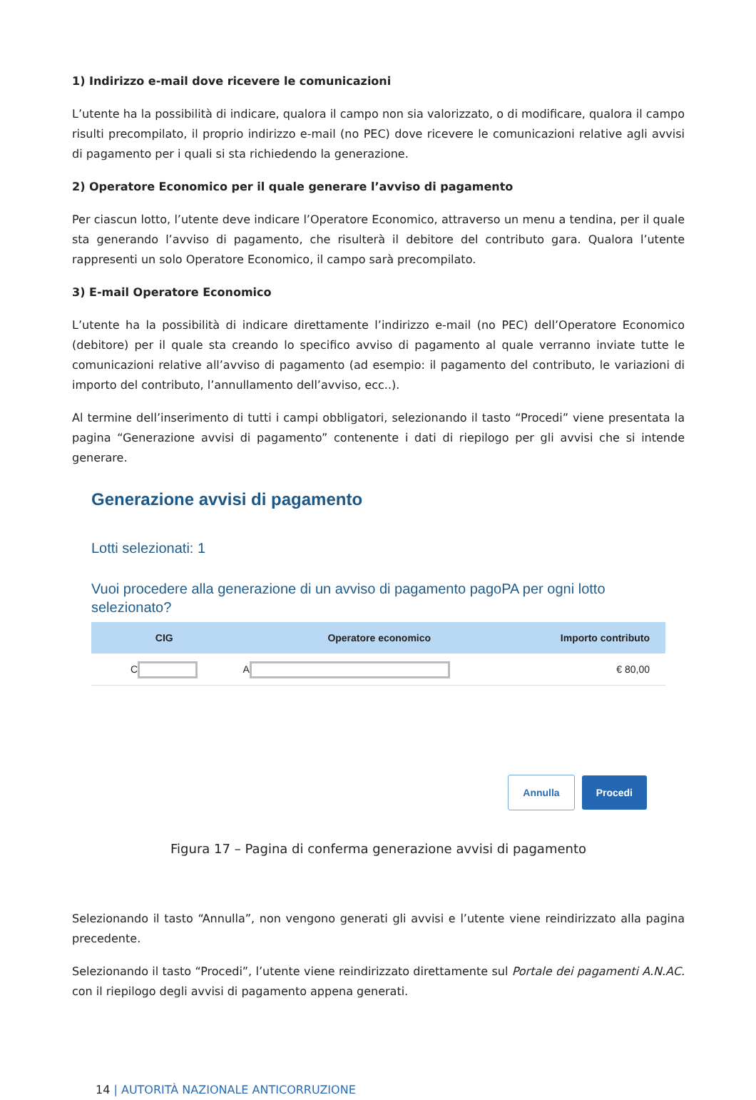1) Indirizzo e-mail dove ricevere le comunicazioni
L’utente ha la possibilità di indicare, qualora il campo non sia valorizzato, o di modificare, qualora il campo risulti precompilato, il proprio indirizzo e-mail (no PEC) dove ricevere le comunicazioni relative agli avvisi di pagamento per i quali si sta richiedendo la generazione.
2) Operatore Economico per il quale generare l’avviso di pagamento
Per ciascun lotto, l’utente deve indicare l’Operatore Economico, attraverso un menu a tendina, per il quale sta generando l’avviso di pagamento, che risulterà il debitore del contributo gara. Qualora l’utente rappresenti un solo Operatore Economico, il campo sarà precompilato.
3) E-mail Operatore Economico
L’utente ha la possibilità di indicare direttamente l’indirizzo e-mail (no PEC) dell’Operatore Economico (debitore) per il quale sta creando lo specifico avviso di pagamento al quale verranno inviate tutte le comunicazioni relative all’avviso di pagamento (ad esempio: il pagamento del contributo, le variazioni di importo del contributo, l’annullamento dell’avviso, ecc..).
Al termine dell’inserimento di tutti i campi obbligatori, selezionando il tasto “Procedi” viene presentata la pagina “Generazione avvisi di pagamento” contenente i dati di riepilogo per gli avvisi che si intende generare.
Generazione avvisi di pagamento
Lotti selezionati: 1
Vuoi procedere alla generazione di un avviso di pagamento pagoPA per ogni lotto selezionato?
| CIG | Operatore economico | Importo contributo |
| --- | --- | --- |
| C | A | € 80,00 |
Annulla Procedi
Figura 17 – Pagina di conferma generazione avvisi di pagamento
Selezionando il tasto “Annulla”, non vengono generati gli avvisi e l’utente viene reindirizzato alla pagina precedente.
Selezionando il tasto “Procedi”, l’utente viene reindirizzato direttamente sul Portale dei pagamenti A.N.AC. con il riepilogo degli avvisi di pagamento appena generati.
14 | AUTORITÀ NAZIONALE ANTICORRUZIONE